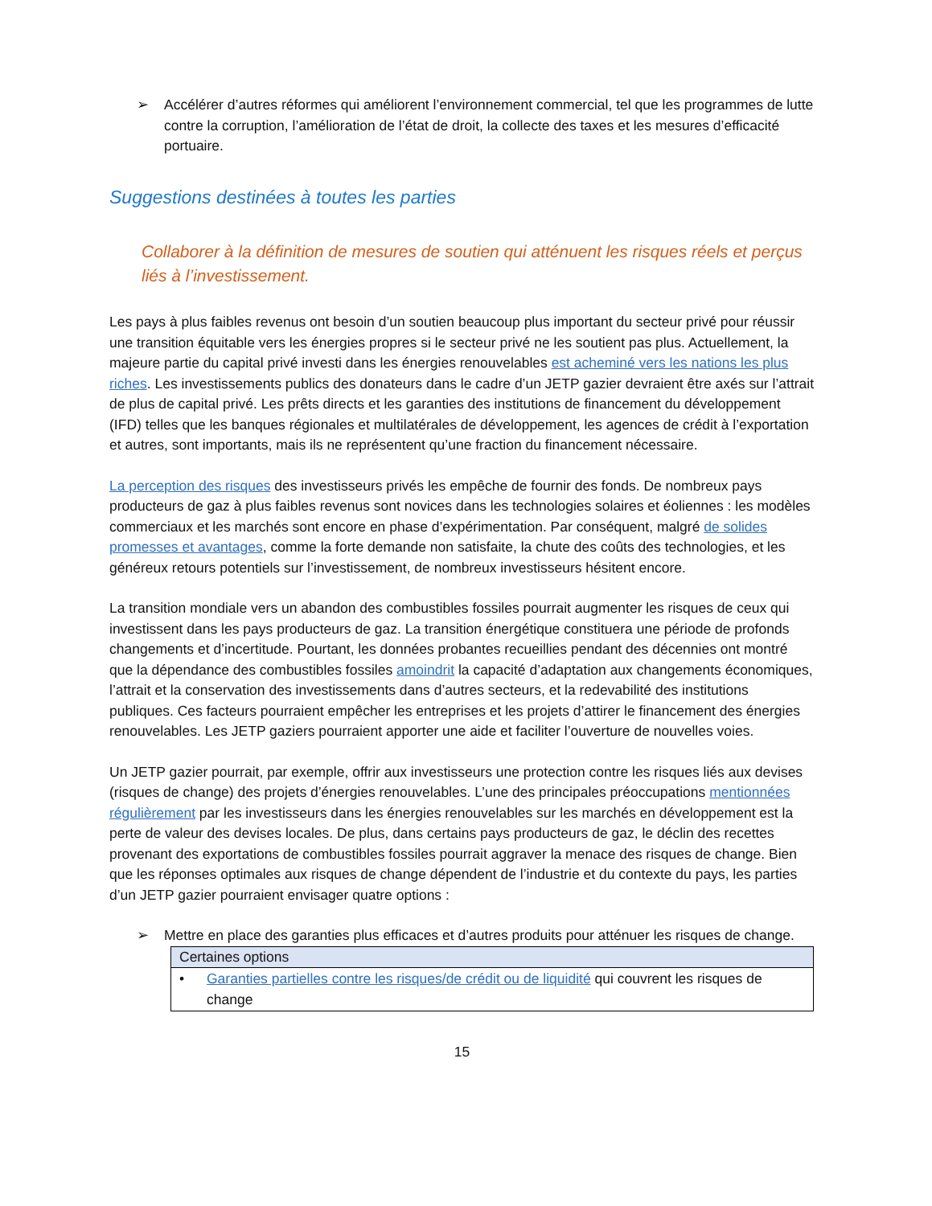➢ Accélérer d’autres réformes qui améliorent l’environnement commercial, tel que les programmes de lutte contre la corruption, l’amélioration de l’état de droit, la collecte des taxes et les mesures d’efficacité portuaire.
Suggestions destinées à toutes les parties
Collaborer à la définition de mesures de soutien qui atténuent les risques réels et perçus liés à l’investissement.
Les pays à plus faibles revenus ont besoin d’un soutien beaucoup plus important du secteur privé pour réussir une transition équitable vers les énergies propres si le secteur privé ne les soutient pas plus. Actuellement, la majeure partie du capital privé investi dans les énergies renouvelables est acheminé vers les nations les plus riches. Les investissements publics des donateurs dans le cadre d’un JETP gazier devraient être axés sur l’attrait de plus de capital privé. Les prêts directs et les garanties des institutions de financement du développement (IFD) telles que les banques régionales et multilatérales de développement, les agences de crédit à l’exportation et autres, sont importants, mais ils ne représentent qu’une fraction du financement nécessaire.
La perception des risques des investisseurs privés les empêche de fournir des fonds. De nombreux pays producteurs de gaz à plus faibles revenus sont novices dans les technologies solaires et éoliennes : les modèles commerciaux et les marchés sont encore en phase d’expérimentation. Par conséquent, malgré de solides promesses et avantages, comme la forte demande non satisfaite, la chute des coûts des technologies, et les généreux retours potentiels sur l’investissement, de nombreux investisseurs hésitent encore.
La transition mondiale vers un abandon des combustibles fossiles pourrait augmenter les risques de ceux qui investissent dans les pays producteurs de gaz. La transition énergétique constituera une période de profonds changements et d’incertitude. Pourtant, les données probantes recueillies pendant des décennies ont montré que la dépendance des combustibles fossiles amoindrit la capacité d’adaptation aux changements économiques, l’attrait et la conservation des investissements dans d’autres secteurs, et la redevabilité des institutions publiques. Ces facteurs pourraient empêcher les entreprises et les projets d’attirer le financement des énergies renouvelables. Les JETP gaziers pourraient apporter une aide et faciliter l’ouverture de nouvelles voies.
Un JETP gazier pourrait, par exemple, offrir aux investisseurs une protection contre les risques liés aux devises (risques de change) des projets d’énergies renouvelables. L’une des principales préoccupations mentionnées régulièrement par les investisseurs dans les énergies renouvelables sur les marchés en développement est la perte de valeur des devises locales. De plus, dans certains pays producteurs de gaz, le déclin des recettes provenant des exportations de combustibles fossiles pourrait aggraver la menace des risques de change. Bien que les réponses optimales aux risques de change dépendent de l’industrie et du contexte du pays, les parties d’un JETP gazier pourraient envisager quatre options :
➢ Mettre en place des garanties plus efficaces et d’autres produits pour atténuer les risques de change.
| Certaines options |
| --- |
| • Garanties partielles contre les risques/de crédit ou de liquidité qui couvrent les risques de change |
15